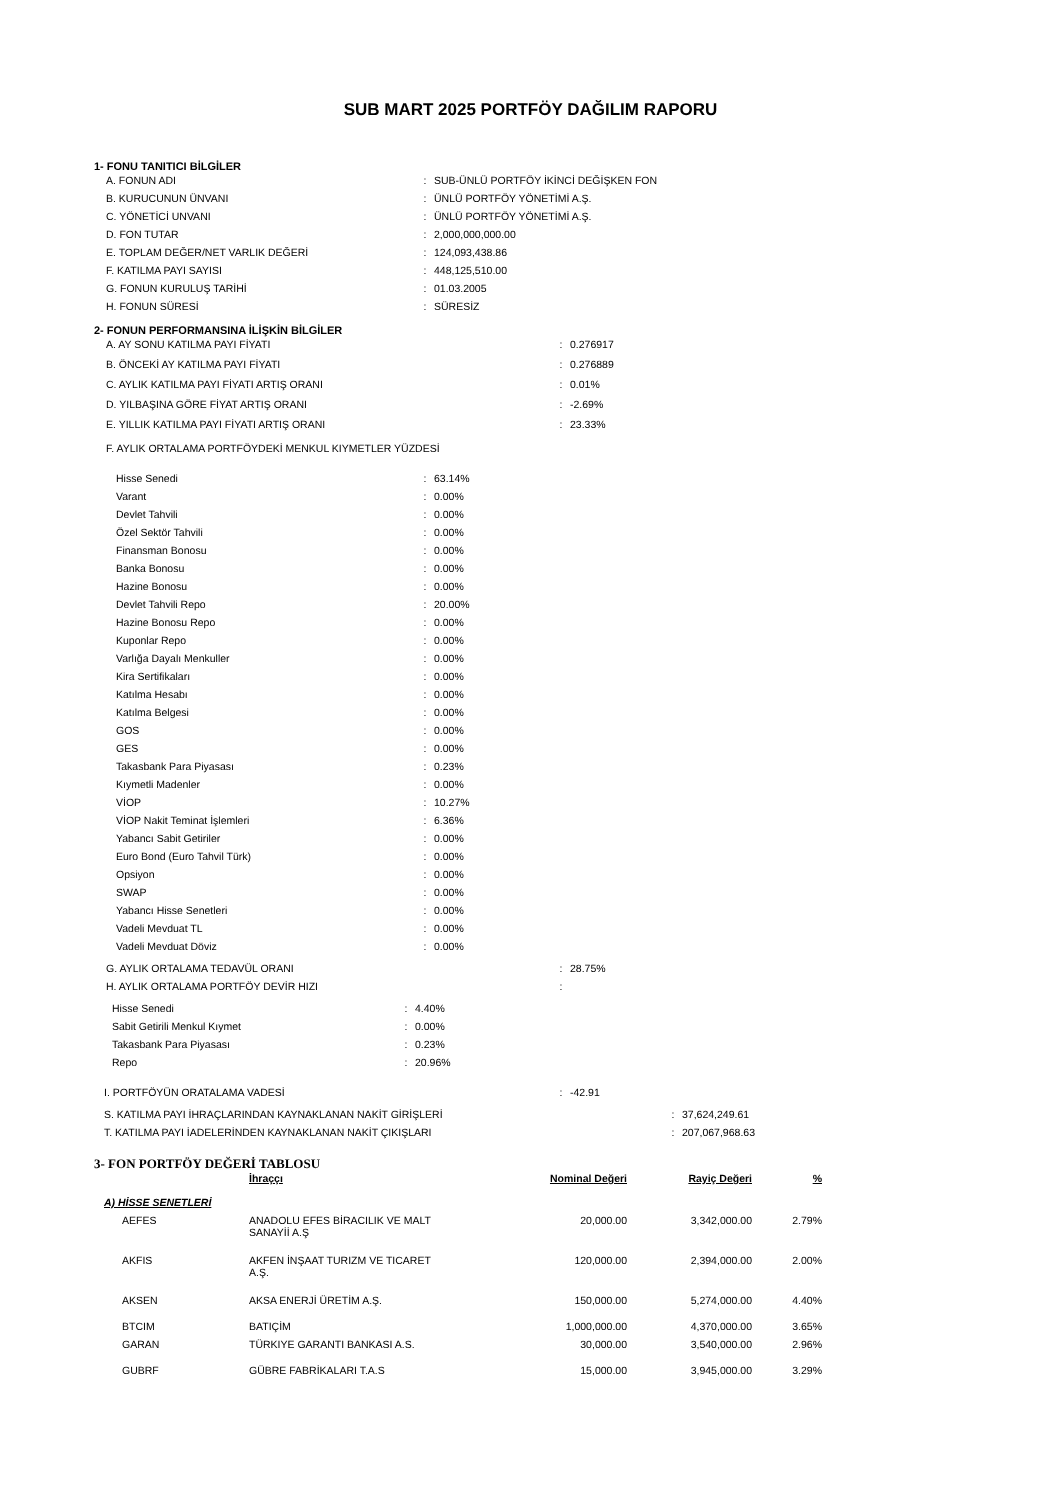SUB MART 2025 PORTFÖY DAĞILIM RAPORU
1- FONU TANITICI BİLGİLER
| A. FONUN ADI | : | SUB-ÜNLÜ PORTFÖY İKİNCİ DEĞİŞKEN FON |
| B. KURUCUNUN ÜNVANI | : | ÜNLÜ PORTFÖY YÖNETİMİ A.Ş. |
| C. YÖNETİCİ UNVANI | : | ÜNLÜ PORTFÖY YÖNETİMİ A.Ş. |
| D. FON TUTAR | : | 2,000,000,000.00 |
| E. TOPLAM DEĞER/NET VARLIK DEĞERİ | : | 124,093,438.86 |
| F. KATILMA PAYI SAYISI | : | 448,125,510.00 |
| G. FONUN KURULUŞ TARİHİ | : | 01.03.2005 |
| H. FONUN SÜRESİ | : | SÜRESİZ |
2- FONUN PERFORMANSINA İLİŞKİN BİLGİLER
| A. AY SONU KATILMA PAYI FİYATI | : | 0.276917 |
| B. ÖNCEKİ AY KATILMA PAYI FİYATI | : | 0.276889 |
| C. AYLIK KATILMA PAYI FİYATI ARTIŞ ORANI | : | 0.01% |
| D. YILBAŞINA GÖRE FİYAT ARTIŞ ORANI | : | -2.69% |
| E. YILLIK KATILMA PAYI FİYATI ARTIŞ ORANI | : | 23.33% |
F. AYLIK ORTALAMA PORTFÖYDEKİ MENKUL KIYMETLER YÜZDESİ
| Hisse Senedi | : | 63.14% |
| Varant | : | 0.00% |
| Devlet Tahvili | : | 0.00% |
| Özel Sektör Tahvili | : | 0.00% |
| Finansman Bonosu | : | 0.00% |
| Banka Bonosu | : | 0.00% |
| Hazine Bonosu | : | 0.00% |
| Devlet Tahvili Repo | : | 20.00% |
| Hazine Bonosu Repo | : | 0.00% |
| Kuponlar Repo | : | 0.00% |
| Varlığa Dayalı Menkuller | : | 0.00% |
| Kira Sertifikaları | : | 0.00% |
| Katılma Hesabı | : | 0.00% |
| Katılma Belgesi | : | 0.00% |
| GOS | : | 0.00% |
| GES | : | 0.00% |
| Takasbank Para Piyasası | : | 0.23% |
| Kıymetli Madenler | : | 0.00% |
| VİOP | : | 10.27% |
| VİOP Nakit Teminat İşlemleri | : | 6.36% |
| Yabancı Sabit Getiriler | : | 0.00% |
| Euro Bond (Euro Tahvil Türk) | : | 0.00% |
| Opsiyon | : | 0.00% |
| SWAP | : | 0.00% |
| Yabancı Hisse Senetleri | : | 0.00% |
| Vadeli Mevduat TL | : | 0.00% |
| Vadeli Mevduat Döviz | : | 0.00% |
| G. AYLIK ORTALAMA TEDAVÜL ORANI | : | 28.75% |
| H. AYLIK ORTALAMA PORTFÖY DEVİR HIZI | : | |
| Hisse Senedi | : | 4.40% |
| Sabit Getirili Menkul Kıymet | : | 0.00% |
| Takasbank Para Piyasası | : | 0.23% |
| Repo | : | 20.96% |
| I. PORTFÖYÜN ORATALAMA VADESİ | : | -42.91 |
| S. KATILMA PAYI İHRAÇLARINDAN KAYNAKLANAN NAKİT GİRİŞLERİ | : | 37,624,249.61 |
| T. KATILMA PAYI İADELERİNDEN KAYNAKLANAN NAKİT ÇIKIŞLARI | : | 207,067,968.63 |
3- FON PORTFÖY DEĞERİ TABLOSU
| | İhraççı | Nominal Değeri | Rayiç Değeri | % |
| A) HİSSE SENETLERİ | | | | |
| AEFES | ANADOLU EFES BİRACILIK VE MALT SANAYİİ A.Ş | 20,000.00 | 3,342,000.00 | 2.79% |
| AKFIS | AKFEN İNŞAAT TURIZM VE TICARET A.Ş. | 120,000.00 | 2,394,000.00 | 2.00% |
| AKSEN | AKSA ENERJİ ÜRETİM A.Ş. | 150,000.00 | 5,274,000.00 | 4.40% |
| BTCIM | BATIÇİM | 1,000,000.00 | 4,370,000.00 | 3.65% |
| GARAN | TÜRKIYE GARANTI BANKASI A.S. | 30,000.00 | 3,540,000.00 | 2.96% |
| GUBRF | GÜBRE FABRİKALARI T.A.S | 15,000.00 | 3,945,000.00 | 3.29% |